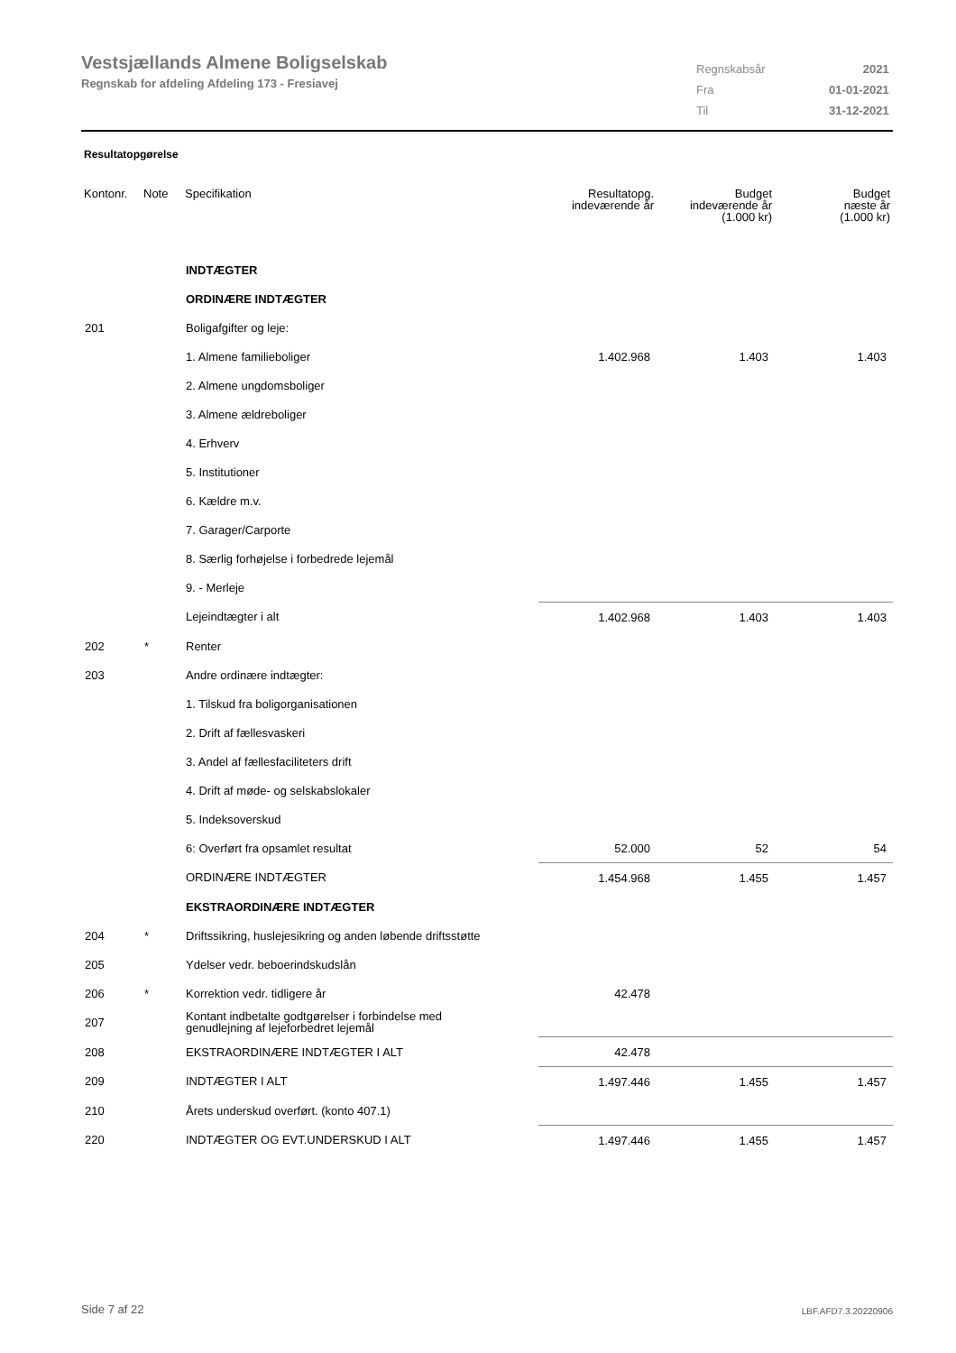Vestsjællands Almene Boligselskab
Regnskab for afdeling Afdeling 173 - Fresiavej
| Regnskabsår | 2021 |
| Fra | 01-01-2021 |
| Til | 31-12-2021 |
Resultatopgørelse
| Kontonr. | Note | Specifikation | Resultatopg. indeværende år | Budget indeværende år (1.000 kr) | Budget næste år (1.000 kr) |
| --- | --- | --- | --- | --- | --- |
| | | INDTÆGTER | | | |
| | | ORDINÆRE INDTÆGTER | | | |
| 201 | | Boligafgifter og leje: | | | |
| | | 1. Almene familieboliger | 1.402.968 | 1.403 | 1.403 |
| | | 2. Almene ungdomsboliger | | | |
| | | 3. Almene ældreboliger | | | |
| | | 4. Erhverv | | | |
| | | 5. Institutioner | | | |
| | | 6. Kældre m.v. | | | |
| | | 7. Garager/Carporte | | | |
| | | 8. Særlig forhøjelse i forbedrede lejemål | | | |
| | | 9. - Merleje | | | |
| | | Lejeindtægter i alt | 1.402.968 | 1.403 | 1.403 |
| 202 | * | Renter | | | |
| 203 | | Andre ordinære indtægter: | | | |
| | | 1. Tilskud fra boligorganisationen | | | |
| | | 2. Drift af fællesvaskeri | | | |
| | | 3. Andel af fællesfaciliteters drift | | | |
| | | 4. Drift af møde- og selskabslokaler | | | |
| | | 5. Indeksoverskud | | | |
| | | 6: Overført fra opsamlet resultat | 52.000 | 52 | 54 |
| | | ORDINÆRE INDTÆGTER | 1.454.968 | 1.455 | 1.457 |
| | | EKSTRAORDINÆRE INDTÆGTER | | | |
| 204 | * | Driftssikring, huslejesikring og anden løbende driftsstøtte | | | |
| 205 | | Ydelser vedr. beboerindskudslån | | | |
| 206 | * | Korrektion vedr. tidligere år | 42.478 | | |
| 207 | | Kontant indbetalte godtgørelser i forbindelse med genudlejning af lejeforbedret lejemål | | | |
| 208 | | EKSTRAORDINÆRE INDTÆGTER I ALT | 42.478 | | |
| 209 | | INDTÆGTER I ALT | 1.497.446 | 1.455 | 1.457 |
| 210 | | Årets underskud overført. (konto 407.1) | | | |
| 220 | | INDTÆGTER OG EVT.UNDERSKUD I ALT | 1.497.446 | 1.455 | 1.457 |
Side 7 af 22 LBF.AFD7.3.20220906